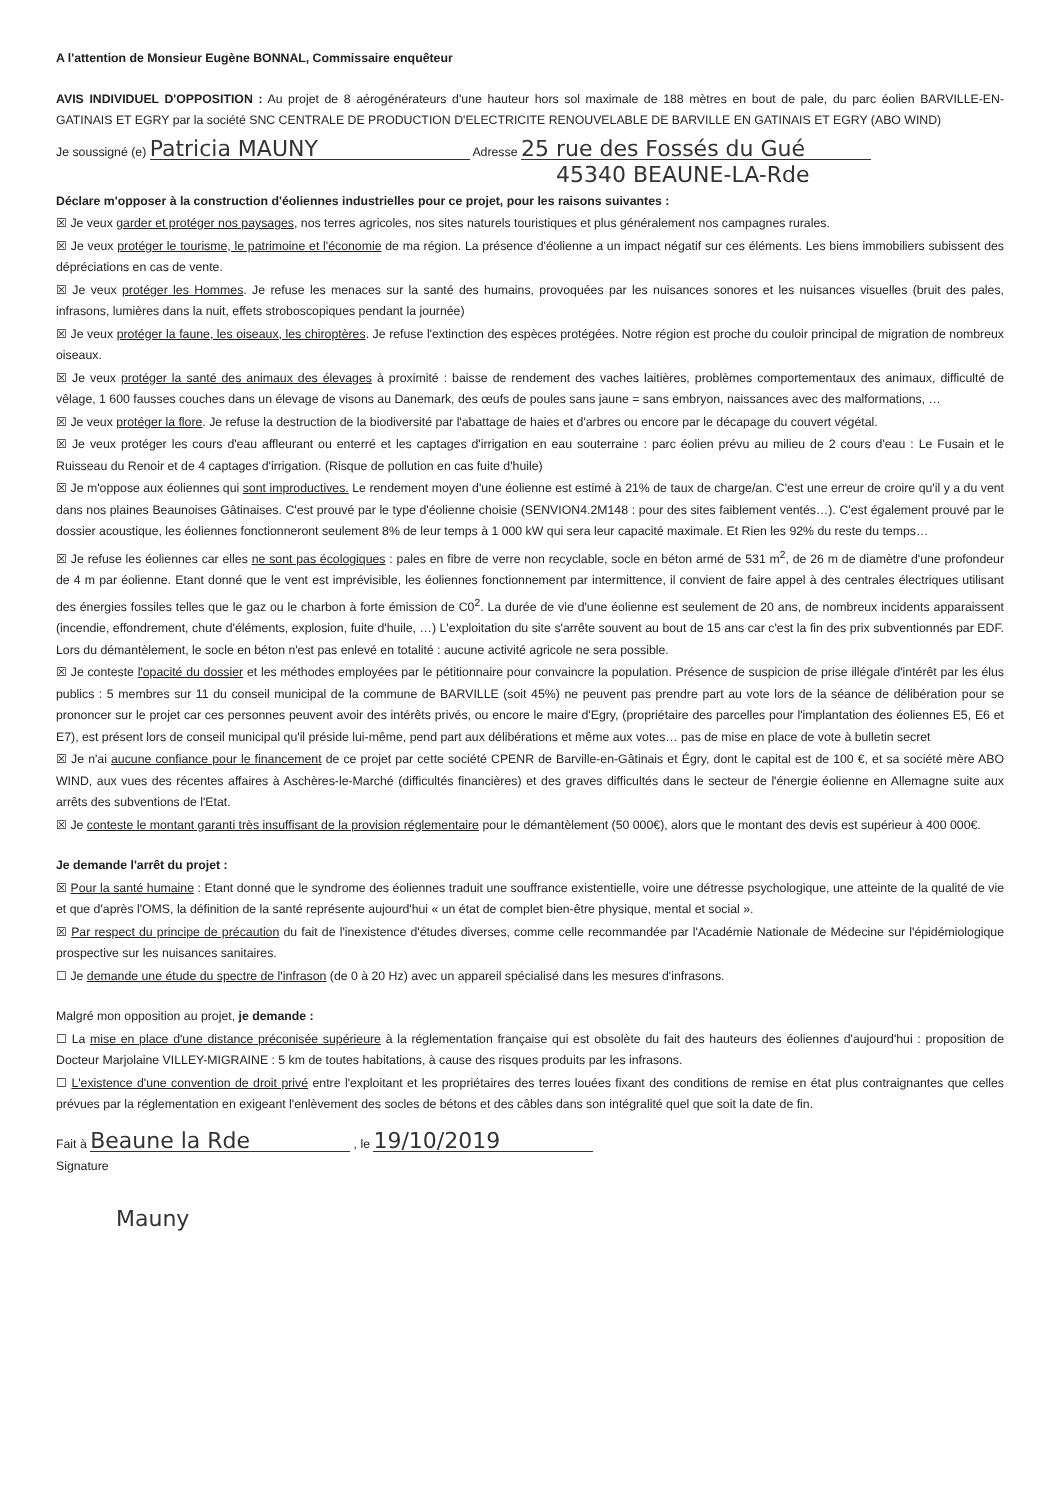A l'attention de Monsieur Eugène BONNAL, Commissaire enquêteur
AVIS INDIVIDUEL D'OPPOSITION : Au projet de 8 aérogénérateurs d'une hauteur hors sol maximale de 188 mètres en bout de pale, du parc éolien BARVILLE-EN-GATINAIS ET EGRY par la société SNC CENTRALE DE PRODUCTION D'ELECTRICITE RENOUVELABLE DE BARVILLE EN GATINAIS ET EGRY (ABO WIND)
Je soussigné (e) Patricia MAUNY Adresse 25 rue des Fossés du Gué
45340 BEAUNE-LA-Rde
Déclare m'opposer à la construction d'éoliennes industrielles pour ce projet, pour les raisons suivantes :
☒ Je veux garder et protéger nos paysages, nos terres agricoles, nos sites naturels touristiques et plus généralement nos campagnes rurales.
☒ Je veux protéger le tourisme, le patrimoine et l'économie de ma région. La présence d'éolienne a un impact négatif sur ces éléments. Les biens immobiliers subissent des dépréciations en cas de vente.
☒ Je veux protéger les Hommes. Je refuse les menaces sur la santé des humains, provoquées par les nuisances sonores et les nuisances visuelles (bruit des pales, infrasons, lumières dans la nuit, effets stroboscopiques pendant la journée)
☒ Je veux protéger la faune, les oiseaux, les chiroptères. Je refuse l'extinction des espèces protégées. Notre région est proche du couloir principal de migration de nombreux oiseaux.
☒ Je veux protéger la santé des animaux des élevages à proximité : baisse de rendement des vaches laitières, problèmes comportementaux des animaux, difficulté de vêlage, 1 600 fausses couches dans un élevage de visons au Danemark, des œufs de poules sans jaune = sans embryon, naissances avec des malformations, …
☒ Je veux protéger la flore. Je refuse la destruction de la biodiversité par l'abattage de haies et d'arbres ou encore par le décapage du couvert végétal.
☒ Je veux protéger les cours d'eau affleurant ou enterré et les captages d'irrigation en eau souterraine : parc éolien prévu au milieu de 2 cours d'eau : Le Fusain et le Ruisseau du Renoir et de 4 captages d'irrigation. (Risque de pollution en cas fuite d'huile)
☒ Je m'oppose aux éoliennes qui sont improductives. Le rendement moyen d'une éolienne est estimé à 21% de taux de charge/an. C'est une erreur de croire qu'il y a du vent dans nos plaines Beaunoises Gâtinaises. C'est prouvé par le type d'éolienne choisie (SENVION4.2M148 : pour des sites faiblement ventés…). C'est également prouvé par le dossier acoustique, les éoliennes fonctionneront seulement 8% de leur temps à 1 000 kW qui sera leur capacité maximale. Et Rien les 92% du reste du temps…
☒ Je refuse les éoliennes car elles ne sont pas écologiques : pales en fibre de verre non recyclable, socle en béton armé de 531 m<sup>2</sup>, de 26 m de diamètre d'une profondeur de 4 m par éolienne. Etant donné que le vent est imprévisible, les éoliennes fonctionnement par intermittence, il convient de faire appel à des centrales électriques utilisant des énergies fossiles telles que le gaz ou le charbon à forte émission de C0<sup>2</sup>. La durée de vie d'une éolienne est seulement de 20 ans, de nombreux incidents apparaissent (incendie, effondrement, chute d'éléments, explosion, fuite d'huile, …) L'exploitation du site s'arrête souvent au bout de 15 ans car c'est la fin des prix subventionnés par EDF. Lors du démantèlement, le socle en béton n'est pas enlevé en totalité : aucune activité agricole ne sera possible.
☒ Je conteste l'opacité du dossier et les méthodes employées par le pétitionnaire pour convaincre la population. Présence de suspicion de prise illégale d'intérêt par les élus publics : 5 membres sur 11 du conseil municipal de la commune de BARVILLE (soit 45%) ne peuvent pas prendre part au vote lors de la séance de délibération pour se prononcer sur le projet car ces personnes peuvent avoir des intérêts privés, ou encore le maire d'Egry, (propriétaire des parcelles pour l'implantation des éoliennes E5, E6 et E7), est présent lors de conseil municipal qu'il préside lui-même, pend part aux délibérations et même aux votes… pas de mise en place de vote à bulletin secret
☒ Je n'ai aucune confiance pour le financement de ce projet par cette société CPENR de Barville-en-Gâtinais et Égry, dont le capital est de 100 €, et sa société mère ABO WIND, aux vues des récentes affaires à Aschères-le-Marché (difficultés financières) et des graves difficultés dans le secteur de l'énergie éolienne en Allemagne suite aux arrêts des subventions de l'Etat.
☒ Je conteste le montant garanti très insuffisant de la provision réglementaire pour le démantèlement (50 000€), alors que le montant des devis est supérieur à 400 000€.
Je demande l'arrêt du projet :
☒ Pour la santé humaine : Etant donné que le syndrome des éoliennes traduit une souffrance existentielle, voire une détresse psychologique, une atteinte de la qualité de vie et que d'après l'OMS, la définition de la santé représente aujourd'hui « un état de complet bien-être physique, mental et social ».
☒ Par respect du principe de précaution du fait de l'inexistence d'études diverses, comme celle recommandée par l'Académie Nationale de Médecine sur l'épidémiologique prospective sur les nuisances sanitaires.
☐ Je demande une étude du spectre de l'infrason (de 0 à 20 Hz) avec un appareil spécialisé dans les mesures d'infrasons.
Malgré mon opposition au projet, je demande :
☐ La mise en place d'une distance préconisée supérieure à la réglementation française qui est obsolète du fait des hauteurs des éoliennes d'aujourd'hui : proposition de Docteur Marjolaine VILLEY-MIGRAINE : 5 km de toutes habitations, à cause des risques produits par les infrasons.
☐ L'existence d'une convention de droit privé entre l'exploitant et les propriétaires des terres louées fixant des conditions de remise en état plus contraignantes que celles prévues par la réglementation en exigeant l'enlèvement des socles de bétons et des câbles dans son intégralité quel que soit la date de fin.
Fait à Beaune la Rde , le 19/10/2019
Signature
Mauny